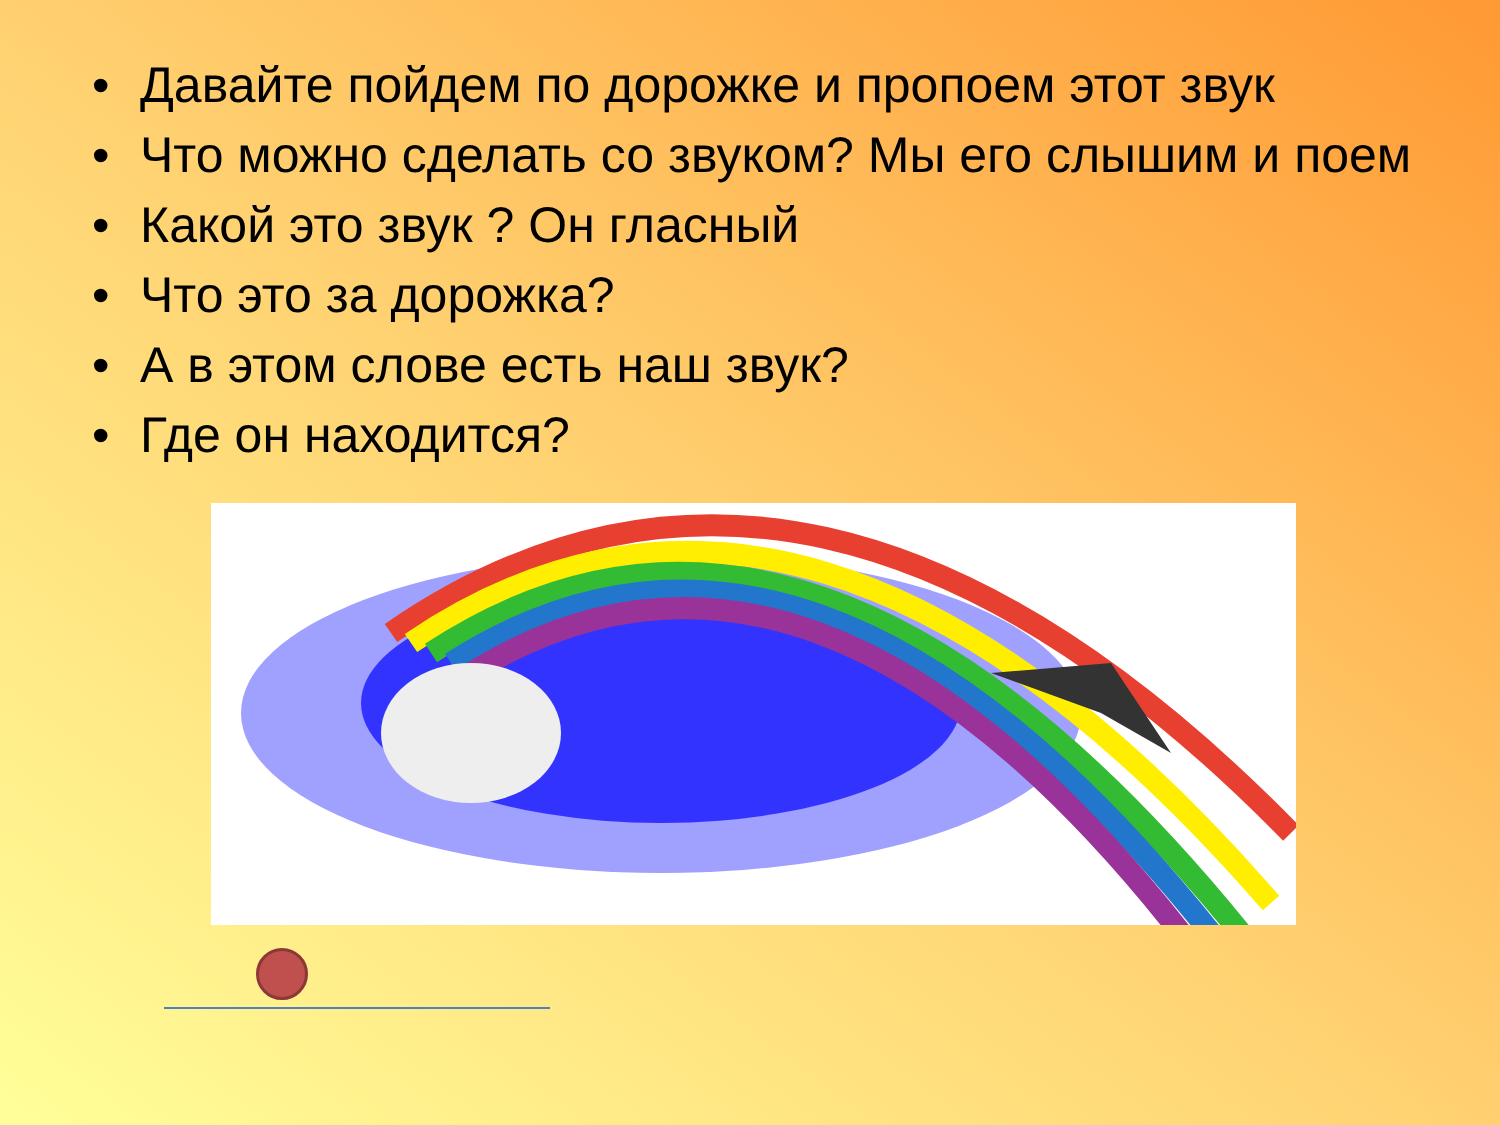• Давайте пойдем по дорожке и пропоем этот звук
• Что можно сделать со звуком? Мы его слышим и поем
• Какой это звук ? Он гласный
• Что это за дорожка?
• А в этом слове есть наш звук?
• Где он находится?